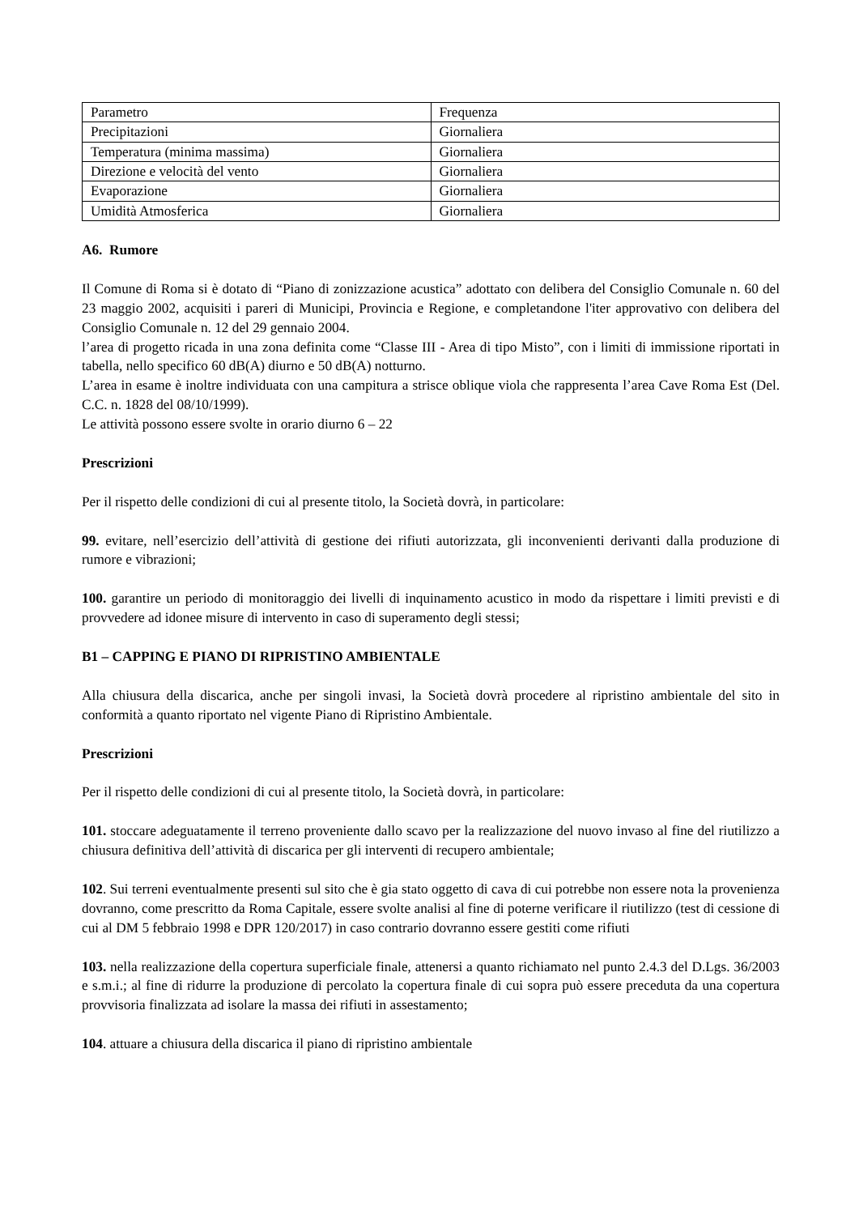| Parametro | Frequenza |
| Precipitazioni | Giornaliera |
| Temperatura (minima massima) | Giornaliera |
| Direzione e velocità del vento | Giornaliera |
| Evaporazione | Giornaliera |
| Umidità Atmosferica | Giornaliera |
A6. Rumore
Il Comune di Roma si è dotato di “Piano di zonizzazione acustica” adottato con delibera del Consiglio Comunale n. 60 del 23 maggio 2002, acquisiti i pareri di Municipi, Provincia e Regione, e completandone l'iter approvativo con delibera del Consiglio Comunale n. 12 del 29 gennaio 2004.
l’area di progetto ricada in una zona definita come “Classe III - Area di tipo Misto”, con i limiti di immissione riportati in tabella, nello specifico 60 dB(A) diurno e 50 dB(A) notturno.
L’area in esame è inoltre individuata con una campitura a strisce oblique viola che rappresenta l’area Cave Roma Est (Del. C.C. n. 1828 del 08/10/1999).
Le attività possono essere svolte in orario diurno 6 – 22
Prescrizioni
Per il rispetto delle condizioni di cui al presente titolo, la Società dovrà, in particolare:
99. evitare, nell’esercizio dell’attività di gestione dei rifiuti autorizzata, gli inconvenienti derivanti dalla produzione di rumore e vibrazioni;
100. garantire un periodo di monitoraggio dei livelli di inquinamento acustico in modo da rispettare i limiti previsti e di provvedere ad idonee misure di intervento in caso di superamento degli stessi;
B1 – CAPPING E PIANO DI RIPRISTINO AMBIENTALE
Alla chiusura della discarica, anche per singoli invasi, la Società dovrà procedere al ripristino ambientale del sito in conformità a quanto riportato nel vigente Piano di Ripristino Ambientale.
Prescrizioni
Per il rispetto delle condizioni di cui al presente titolo, la Società dovrà, in particolare:
101. stoccare adeguatamente il terreno proveniente dallo scavo per la realizzazione del nuovo invaso al fine del riutilizzo a chiusura definitiva dell’attività di discarica per gli interventi di recupero ambientale;
102. Sui terreni eventualmente presenti sul sito che è gia stato oggetto di cava di cui potrebbe non essere nota la provenienza dovranno, come prescritto da Roma Capitale, essere svolte analisi al fine di poterne verificare il riutilizzo (test di cessione di cui al DM 5 febbraio 1998 e DPR 120/2017) in caso contrario dovranno essere gestiti come rifiuti
103. nella realizzazione della copertura superficiale finale, attenersi a quanto richiamato nel punto 2.4.3 del D.Lgs. 36/2003 e s.m.i.; al fine di ridurre la produzione di percolato la copertura finale di cui sopra può essere preceduta da una copertura provvisoria finalizzata ad isolare la massa dei rifiuti in assestamento;
104. attuare a chiusura della discarica il piano di ripristino ambientale